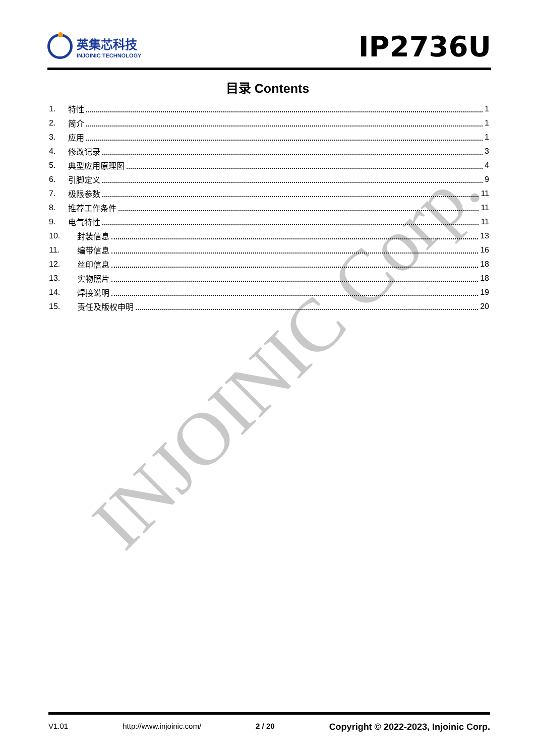INJOINIC Corp.
英集芯科技
INJOINIC TECHNOLOGY
IP2736U
目录 Contents
1. 特性 1
2. 简介 1
3. 应用 1
4. 修改记录 3
5. 典型应用原理图 4
6. 引脚定义 9
7. 极限参数 11
8. 推荐工作条件 11
9. 电气特性 11
10. 封装信息 13
11. 编带信息 16
12. 丝印信息 18
13. 实物照片 18
14. 焊接说明 19
15. 责任及版权申明 20
V1.01 http://www.injoinic.com/ 2 / 20 Copyright © 2022-2023, Injoinic Corp.